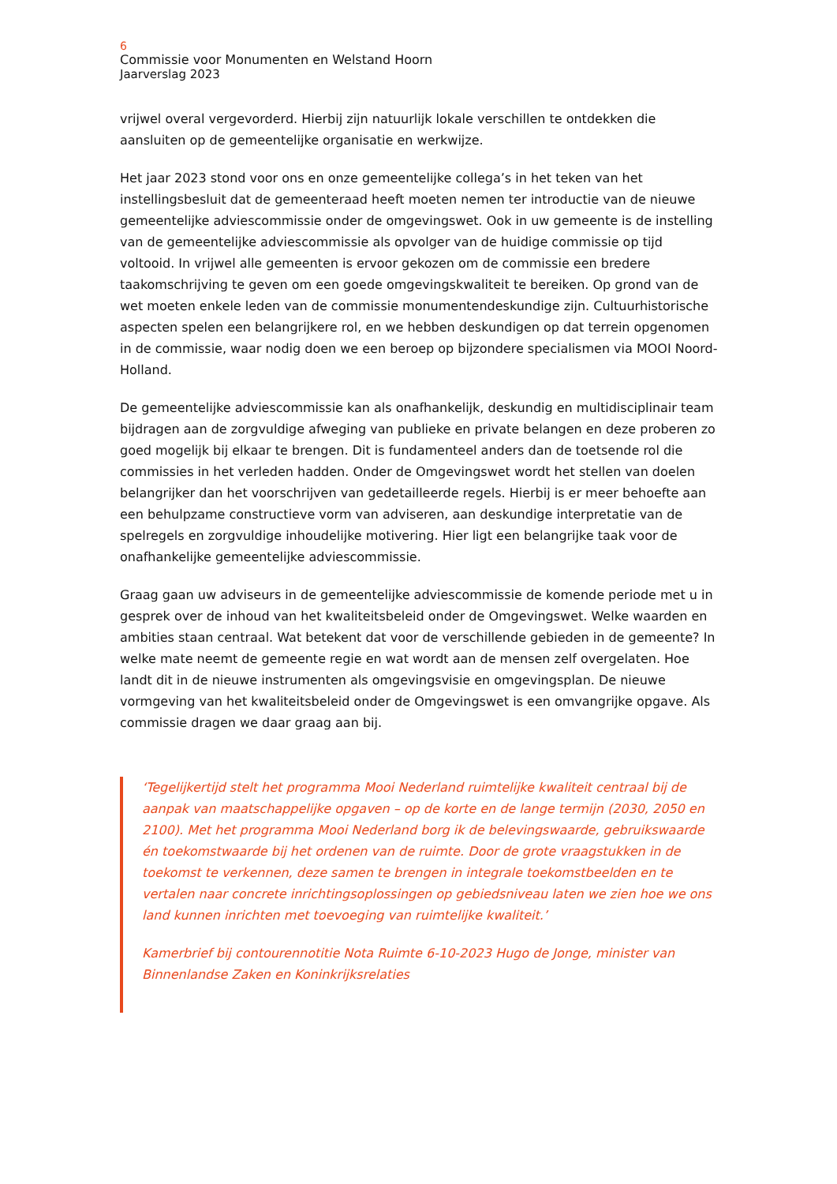6
Commissie voor Monumenten en Welstand Hoorn
Jaarverslag 2023
vrijwel overal vergevorderd. Hierbij zijn natuurlijk lokale verschillen te ontdekken die aansluiten op de gemeentelijke organisatie en werkwijze.
Het jaar 2023 stond voor ons en onze gemeentelijke collega’s in het teken van het instellingsbesluit dat de gemeenteraad heeft moeten nemen ter introductie van de nieuwe gemeentelijke adviescommissie onder de omgevingswet. Ook in uw gemeente is de instelling van de gemeentelijke adviescommissie als opvolger van de huidige commissie op tijd voltooid. In vrijwel alle gemeenten is ervoor gekozen om de commissie een bredere taakomschrijving te geven om een goede omgevingskwaliteit te bereiken. Op grond van de wet moeten enkele leden van de commissie monumentendeskundige zijn. Cultuurhistorische aspecten spelen een belangrijkere rol, en we hebben deskundigen op dat terrein opgenomen in de commissie, waar nodig doen we een beroep op bijzondere specialismen via MOOI Noord-Holland.
De gemeentelijke adviescommissie kan als onafhankelijk, deskundig en multidisciplinair team bijdragen aan de zorgvuldige afweging van publieke en private belangen en deze proberen zo goed mogelijk bij elkaar te brengen. Dit is fundamenteel anders dan de toetsende rol die commissies in het verleden hadden. Onder de Omgevingswet wordt het stellen van doelen belangrijker dan het voorschrijven van gedetailleerde regels. Hierbij is er meer behoefte aan een behulpzame constructieve vorm van adviseren, aan deskundige interpretatie van de spelregels en zorgvuldige inhoudelijke motivering. Hier ligt een belangrijke taak voor de onafhankelijke gemeentelijke adviescommissie.
Graag gaan uw adviseurs in de gemeentelijke adviescommissie de komende periode met u in gesprek over de inhoud van het kwaliteitsbeleid onder de Omgevingswet. Welke waarden en ambities staan centraal. Wat betekent dat voor de verschillende gebieden in de gemeente? In welke mate neemt de gemeente regie en wat wordt aan de mensen zelf overgelaten. Hoe landt dit in de nieuwe instrumenten als omgevingsvisie en omgevingsplan. De nieuwe vormgeving van het kwaliteitsbeleid onder de Omgevingswet is een omvangrijke opgave. Als commissie dragen we daar graag aan bij.
‘Tegelijkertijd stelt het programma Mooi Nederland ruimtelijke kwaliteit centraal bij de aanpak van maatschappelijke opgaven – op de korte en de lange termijn (2030, 2050 en 2100). Met het programma Mooi Nederland borg ik de belevingswaarde, gebruikswaarde én toekomstwaarde bij het ordenen van de ruimte. Door de grote vraagstukken in de toekomst te verkennen, deze samen te brengen in integrale toekomstbeelden en te vertalen naar concrete inrichtingsoplossingen op gebiedsniveau laten we zien hoe we ons land kunnen inrichten met toevoeging van ruimtelijke kwaliteit.’
Kamerbrief bij contourennotitie Nota Ruimte 6-10-2023 Hugo de Jonge, minister van Binnenlandse Zaken en Koninkrijksrelaties